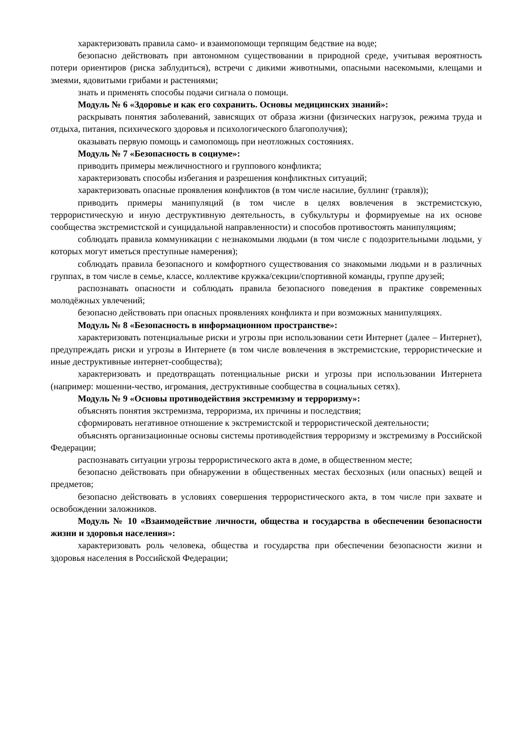характеризовать правила само- и взаимопомощи терпящим бедствие на воде;
безопасно действовать при автономном существовании в природной среде, учитывая вероятность потери ориентиров (риска заблудиться), встречи с дикими животными, опасными насекомыми, клещами и змеями, ядовитыми грибами и растениями;
знать и применять способы подачи сигнала о помощи.
Модуль № 6 «Здоровье и как его сохранить. Основы медицинских знаний»:
раскрывать понятия заболеваний, зависящих от образа жизни (физических нагрузок, режима труда и отдыха, питания, психического здоровья и психологического благополучия);
оказывать первую помощь и самопомощь при неотложных состояниях.
Модуль № 7 «Безопасность в социуме»:
приводить примеры межличностного и группового конфликта;
характеризовать способы избегания и разрешения конфликтных ситуаций;
характеризовать опасные проявления конфликтов (в том числе насилие, буллинг (травля));
приводить примеры манипуляций (в том числе в целях вовлечения в экстремистскую, террористическую и иную деструктивную деятельность, в субкультуры и формируемые на их основе сообщества экстремистской и суицидальной направленности) и способов противостоять манипуляциям;
соблюдать правила коммуникации с незнакомыми людьми (в том числе с подозрительными людьми, у которых могут иметься преступные намерения);
соблюдать правила безопасного и комфортного существования со знакомыми людьми и в различных группах, в том числе в семье, классе, коллективе кружка/секции/спортивной команды, группе друзей;
распознавать опасности и соблюдать правила безопасного поведения в практике современных молодёжных увлечений;
безопасно действовать при опасных проявлениях конфликта и при возможных манипуляциях.
Модуль № 8 «Безопасность в информационном пространстве»:
характеризовать потенциальные риски и угрозы при использовании сети Интернет (далее – Интернет), предупреждать риски и угрозы в Интернете (в том числе вовлечения в экстремистские, террористические и иные деструктивные интернет-сообщества);
характеризовать и предотвращать потенциальные риски и угрозы при использовании Интернета (например: мошенни-чество, игромания, деструктивные сообщества в социальных сетях).
Модуль № 9 «Основы противодействия экстремизму и терроризму»:
объяснять понятия экстремизма, терроризма, их причины и последствия;
сформировать негативное отношение к экстремистской и террористической деятельности;
объяснять организационные основы системы противодействия терроризму и экстремизму в Российской Федерации;
распознавать ситуации угрозы террористического акта в доме, в общественном месте;
безопасно действовать при обнаружении в общественных местах бесхозных (или опасных) вещей и предметов;
безопасно действовать в условиях совершения террористического акта, в том числе при захвате и освобождении заложников.
Модуль № 10 «Взаимодействие личности, общества и государства в обеспечении безопасности жизни и здоровья населения»:
характеризовать роль человека, общества и государства при обеспечении безопасности жизни и здоровья населения в Российской Федерации;